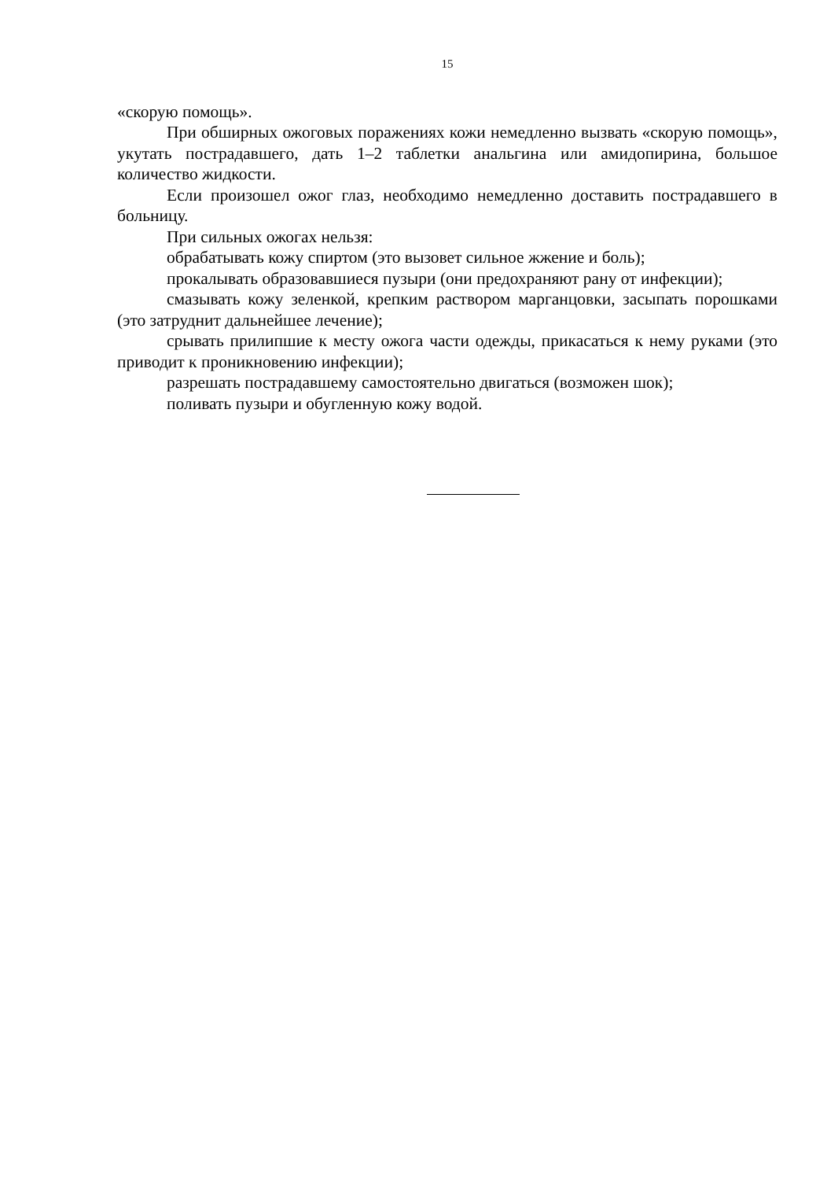15
«скорую помощь».
При обширных ожоговых поражениях кожи немедленно вызвать «скорую помощь», укутать пострадавшего, дать 1–2 таблетки анальгина или амидопирина, большое количество жидкости.
Если произошел ожог глаз, необходимо немедленно доставить пострадавшего в больницу.
При сильных ожогах нельзя:
обрабатывать кожу спиртом (это вызовет сильное жжение и боль);
прокалывать образовавшиеся пузыри (они предохраняют рану от инфекции);
смазывать кожу зеленкой, крепким раствором марганцовки, засыпать порошками (это затруднит дальнейшее лечение);
срывать прилипшие к месту ожога части одежды, прикасаться к нему руками (это приводит к проникновению инфекции);
разрешать пострадавшему самостоятельно двигаться (возможен шок);
поливать пузыри и обугленную кожу водой.